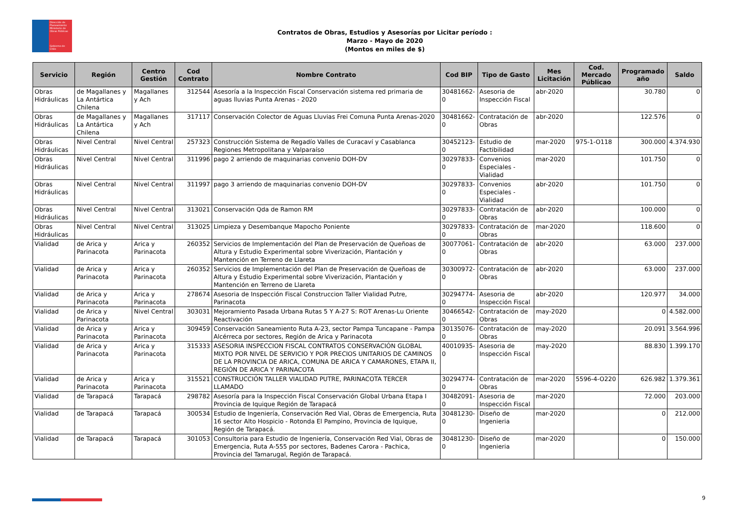Dirección de Planeamiento
Ministerio de Obras Públicas
Gobierno de Chile
Contratos de Obras, Estudios y Asesorías por Licitar período :
Marzo - Mayo de 2020
(Montos en miles de $)
| Servicio | Región | Centro Gestión | Cod Contrato | Nombre Contrato | Cod BIP | Tipo de Gasto | Mes Licitación | Cod. Mercado Públicao | Programado año | Saldo |
| --- | --- | --- | --- | --- | --- | --- | --- | --- | --- | --- |
| Obras Hidráulicas | de Magallanes y La Antártica Chilena | Magallanes y Ach | 312544 | Asesoría a la Inspección Fiscal Conservación sistema red primaria de aguas lluvias Punta Arenas - 2020 | 30481662-0 | Asesoria de Inspección Fiscal | abr-2020 | | 30.780 | 0 |
| Obras Hidráulicas | de Magallanes y La Antártica Chilena | Magallanes y Ach | 317117 | Conservación Colector de Aguas Lluvias Frei Comuna Punta Arenas-2020 | 30481662-0 | Contratación de Obras | abr-2020 | | 122.576 | 0 |
| Obras Hidráulicas | Nivel Central | Nivel Central | 257323 | Construcción Sistema de Regadío Valles de Curacaví y Casablanca Regiones Metropolitana y Valparaíso | 30452123-0 | Estudio de Factibilidad | mar-2020 | 975-1-O118 | 300.000 | 4.374.930 |
| Obras Hidráulicas | Nivel Central | Nivel Central | 311996 | pago 2 arriendo de maquinarias convenio DOH-DV | 30297833-0 | Convenios Especiales - Vialidad | mar-2020 | | 101.750 | 0 |
| Obras Hidráulicas | Nivel Central | Nivel Central | 311997 | pago 3 arriendo de maquinarias convenio DOH-DV | 30297833-0 | Convenios Especiales - Vialidad | abr-2020 | | 101.750 | 0 |
| Obras Hidráulicas | Nivel Central | Nivel Central | 313021 | Conservación Qda de Ramon RM | 30297833-0 | Contratación de Obras | abr-2020 | | 100.000 | 0 |
| Obras Hidráulicas | Nivel Central | Nivel Central | 313025 | Limpieza y Desembanque Mapocho Poniente | 30297833-0 | Contratación de Obras | mar-2020 | | 118.600 | 0 |
| Vialidad | de Arica y Parinacota | Arica y Parinacota | 260352 | Servicios de Implementación del Plan de Preservación de Queñoas de Altura y Estudio Experimental sobre Viverización, Plantación y Mantención en Terreno de Llareta | 30077061-0 | Contratación de Obras | abr-2020 | | 63.000 | 237.000 |
| Vialidad | de Arica y Parinacota | Arica y Parinacota | 260352 | Servicios de Implementación del Plan de Preservación de Queñoas de Altura y Estudio Experimental sobre Viverización, Plantación y Mantención en Terreno de Llareta | 30300972-0 | Contratación de Obras | abr-2020 | | 63.000 | 237.000 |
| Vialidad | de Arica y Parinacota | Arica y Parinacota | 278674 | Asesoria de Inspección Fiscal Construccion Taller Vialidad Putre, Parinacota | 30294774-0 | Asesoria de Inspección Fiscal | abr-2020 | | 120.977 | 34.000 |
| Vialidad | de Arica y Parinacota | Nivel Central | 303031 | Mejoramiento Pasada Urbana Rutas 5 Y A-27 S: ROT Arenas-Lu Oriente Reactivación | 30466542-0 | Contratación de Obras | may-2020 | | 0 | 4.582.000 |
| Vialidad | de Arica y Parinacota | Arica y Parinacota | 309459 | Conservación Saneamiento Ruta A-23, sector Pampa Tuncapane - Pampa Alcérreca por sectores, Región de Arica y Parinacota | 30135076-0 | Contratación de Obras | may-2020 | | 20.091 | 3.564.996 |
| Vialidad | de Arica y Parinacota | Arica y Parinacota | 315333 | ASESORIA INSPECCION FISCAL CONTRATOS CONSERVACIÓN GLOBAL MIXTO POR NIVEL DE SERVICIO Y POR PRECIOS UNITARIOS DE CAMINOS DE LA PROVINCIA DE ARICA, COMUNA DE ARICA Y CAMARONES, ETAPA II, REGIÓN DE ARICA Y PARINACOTA | 40010935-0 | Asesoria de Inspección Fiscal | may-2020 | | 88.830 | 1.399.170 |
| Vialidad | de Arica y Parinacota | Arica y Parinacota | 315521 | CONSTRUCCIÓN TALLER VIALIDAD PUTRE, PARINACOTA TERCER LLAMADO | 30294774-0 | Contratación de Obras | mar-2020 | 5596-4-O220 | 626.982 | 1.379.361 |
| Vialidad | de Tarapacá | Tarapacá | 298782 | Asesoría para la Inspección Fiscal Conservación Global Urbana Etapa I Provincia de Iquique Región de Tarapacá | 30482091-0 | Asesoria de Inspección Fiscal | mar-2020 | | 72.000 | 203.000 |
| Vialidad | de Tarapacá | Tarapacá | 300534 | Estudio de Ingeniería, Conservación Red Vial, Obras de Emergencia, Ruta 16 sector Alto Hospicio - Rotonda El Pampino, Provincia de Iquique, Región de Tarapacá. | 30481230-0 | Diseño de Ingenieria | mar-2020 | | 0 | 212.000 |
| Vialidad | de Tarapacá | Tarapacá | 301053 | Consultoria para Estudio de Ingeniería, Conservación Red Vial, Obras de Emergencia, Ruta A-555 por sectores, Badenes Carora - Pachica, Provincia del Tamarugal, Región de Tarapacá. | 30481230-0 | Diseño de Ingenieria | mar-2020 | | 0 | 150.000 |
9